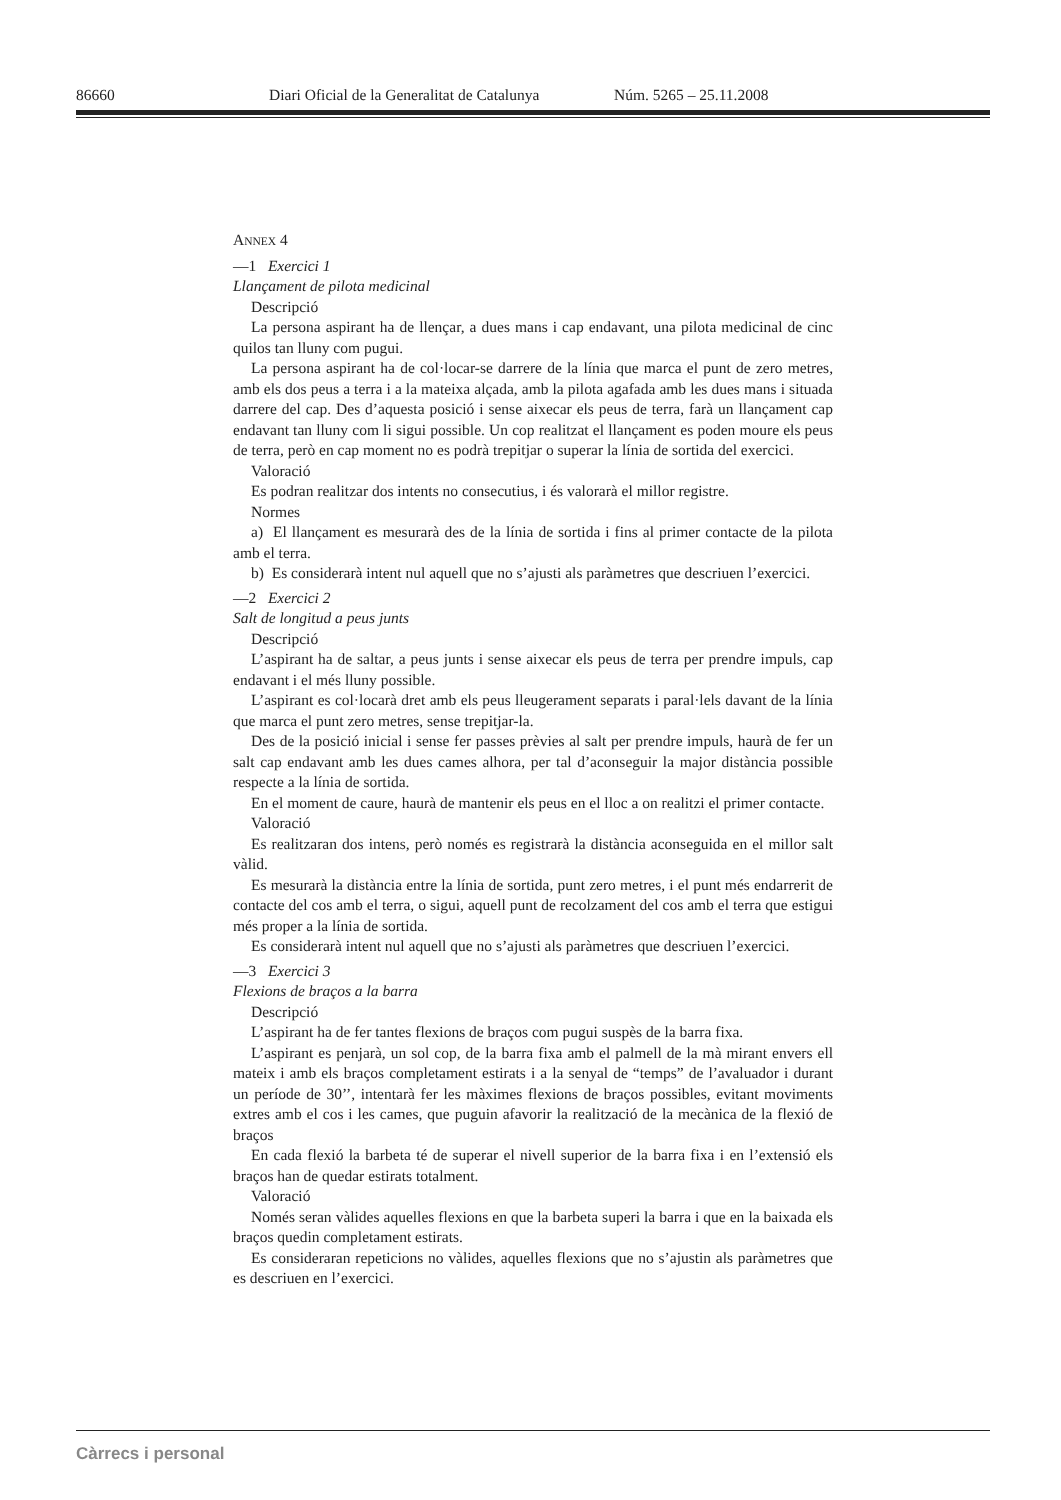86660 Diari Oficial de la Generalitat de Catalunya Núm. 5265 – 25.11.2008
ANNEX 4
—1 Exercici 1
Llançament de pilota medicinal
Descripció
La persona aspirant ha de llençar, a dues mans i cap endavant, una pilota medicinal de cinc quilos tan lluny com pugui.
La persona aspirant ha de col·locar-se darrere de la línia que marca el punt de zero metres, amb els dos peus a terra i a la mateixa alçada, amb la pilota agafada amb les dues mans i situada darrere del cap. Des d’aquesta posició i sense aixecar els peus de terra, farà un llançament cap endavant tan lluny com li sigui possible. Un cop realitzat el llançament es poden moure els peus de terra, però en cap moment no es podrà trepitjar o superar la línia de sortida del exercici.
Valoració
Es podran realitzar dos intents no consecutius, i és valorarà el millor registre.
Normes
a) El llançament es mesurarà des de la línia de sortida i fins al primer contacte de la pilota amb el terra.
b) Es considerarà intent nul aquell que no s’ajusti als paràmetres que descriuen l’exercici.
—2 Exercici 2
Salt de longitud a peus junts
Descripció
L’aspirant ha de saltar, a peus junts i sense aixecar els peus de terra per prendre impuls, cap endavant i el més lluny possible.
L’aspirant es col·locarà dret amb els peus lleugerament separats i paral·lels davant de la línia que marca el punt zero metres, sense trepitjar-la.
Des de la posició inicial i sense fer passes prèvies al salt per prendre impuls, haurà de fer un salt cap endavant amb les dues cames alhora, per tal d’aconseguir la major distància possible respecte a la línia de sortida.
En el moment de caure, haurà de mantenir els peus en el lloc a on realitzi el primer contacte.
Valoració
Es realitzaran dos intens, però només es registrarà la distància aconseguida en el millor salt vàlid.
Es mesurarà la distància entre la línia de sortida, punt zero metres, i el punt més endarrerit de contacte del cos amb el terra, o sigui, aquell punt de recolzament del cos amb el terra que estigui més proper a la línia de sortida.
Es considerarà intent nul aquell que no s’ajusti als paràmetres que descriuen l’exercici.
—3 Exercici 3
Flexions de braços a la barra
Descripció
L’aspirant ha de fer tantes flexions de braços com pugui suspès de la barra fixa.
L’aspirant es penjarà, un sol cop, de la barra fixa amb el palmell de la mà mirant envers ell mateix i amb els braços completament estirats i a la senyal de “temps” de l’avaluador i durant un període de 30’’, intentarà fer les màximes flexions de braços possibles, evitant moviments extres amb el cos i les cames, que puguin afavorir la realització de la mecànica de la flexió de braços
En cada flexió la barbeta té de superar el nivell superior de la barra fixa i en l’extensió els braços han de quedar estirats totalment.
Valoració
Només seran vàlides aquelles flexions en que la barbeta superi la barra i que en la baixada els braços quedin completament estirats.
Es consideraran repeticions no vàlides, aquelles flexions que no s’ajustin als paràmetres que es descriuen en l’exercici.
Càrrecs i personal